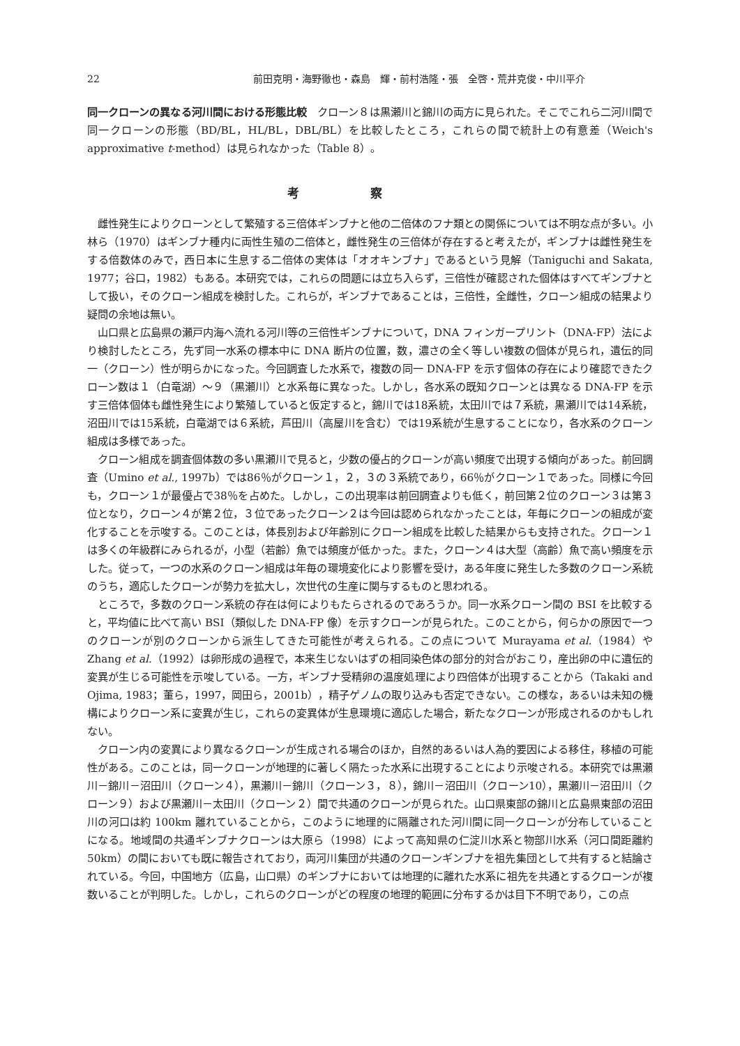22 前田克明・海野徹也・森島　輝・前村浩隆・張　全啓・荒井克俊・中川平介
同一クローンの異なる河川間における形態比較　クローン８は黒瀬川と錦川の両方に見られた。そこでこれら二河川間で同一クローンの形態（BD/BL，HL/BL，DBL/BL）を比較したところ，これらの間で統計上の有意差（Weich's approximative t-method）は見られなかった（Table 8）。
考察
雌性発生によりクローンとして繁殖する三倍体ギンブナと他の二倍体のフナ類との関係については不明な点が多い。小林ら（1970）はギンブナ種内に両性生殖の二倍体と，雌性発生の三倍体が存在すると考えたが，ギンブナは雌性発生をする倍数体のみで，西日本に生息する二倍体の実体は「オオキンブナ」であるという見解（Taniguchi and Sakata, 1977；谷口，1982）もある。本研究では，これらの問題には立ち入らず，三倍性が確認された個体はすべてギンブナとして扱い，そのクローン組成を検討した。これらが，ギンブナであることは，三倍性，全雌性，クローン組成の結果より疑問の余地は無い。
山口県と広島県の瀬戸内海へ流れる河川等の三倍性ギンブナについて，DNA フィンガープリント（DNA-FP）法により検討したところ，先ず同一水系の標本中に DNA 断片の位置，数，濃さの全く等しい複数の個体が見られ，遺伝的同一（クローン）性が明らかになった。今回調査した水系で，複数の同一 DNA-FP を示す個体の存在により確認できたクローン数は１（白竜湖）～９（黒瀬川）と水系毎に異なった。しかし，各水系の既知クローンとは異なる DNA-FP を示す三倍体個体も雌性発生により繁殖していると仮定すると，錦川では18系統，太田川では７系統，黒瀬川では14系統，沼田川では15系統，白竜湖では６系統，芦田川（高屋川を含む）では19系統が生息することになり，各水系のクローン組成は多様であった。
クローン組成を調査個体数の多い黒瀬川で見ると，少数の優占的クローンが高い頻度で出現する傾向があった。前回調査（Umino et al., 1997b）では86％がクローン１，２，３の３系統であり，66％がクローン１であった。同様に今回も，クローン１が最優占で38％を占めた。しかし，この出現率は前回調査よりも低く，前回第２位のクローン３は第３位となり，クローン４が第２位，３位であったクローン２は今回は認められなかったことは，年毎にクローンの組成が変化することを示唆する。このことは，体長別および年齢別にクローン組成を比較した結果からも支持された。クローン１は多くの年級群にみられるが，小型（若齢）魚では頻度が低かった。また，クローン４は大型（高齢）魚で高い頻度を示した。従って，一つの水系のクローン組成は年毎の環境変化により影響を受け，ある年度に発生した多数のクローン系統のうち，適応したクローンが勢力を拡大し，次世代の生産に関与するものと思われる。
ところで，多数のクローン系統の存在は何によりもたらされるのであろうか。同一水系クローン間の BSI を比較すると，平均値に比べて高い BSI（類似した DNA-FP 像）を示すクローンが見られた。このことから，何らかの原因で一つのクローンが別のクローンから派生してきた可能性が考えられる。この点について Murayama et al.（1984）や Zhang et al.（1992）は卵形成の過程で，本来生じないはずの相同染色体の部分的対合がおこり，産出卵の中に遺伝的変異が生じる可能性を示唆している。一方，ギンブナ受精卵の温度処理により四倍体が出現することから（Takaki and Ojima, 1983；董ら，1997，岡田ら，2001b），精子ゲノムの取り込みも否定できない。この様な，あるいは未知の機構によりクローン系に変異が生じ，これらの変異体が生息環境に適応した場合，新たなクローンが形成されるのかもしれない。
クローン内の変異により異なるクローンが生成される場合のほか，自然的あるいは人為的要因による移住，移植の可能性がある。このことは，同一クローンが地理的に著しく隔たった水系に出現することにより示唆される。本研究では黒瀬川－錦川－沼田川（クローン４），黒瀬川－錦川（クローン３，８），錦川－沼田川（クローン10），黒瀬川－沼田川（クローン９）および黒瀬川－太田川（クローン２）間で共通のクローンが見られた。山口県東部の錦川と広島県東部の沼田川の河口は約 100km 離れていることから，このように地理的に隔離された河川間に同一クローンが分布していることになる。地域間の共通ギンブナクローンは大原ら（1998）によって高知県の仁淀川水系と物部川水系（河口間距離約 50km）の間においても既に報告されており，両河川集団が共通のクローンギンブナを祖先集団として共有すると結論されている。今回，中国地方（広島，山口県）のギンブナにおいては地理的に離れた水系に祖先を共通とするクローンが複数いることが判明した。しかし，これらのクローンがどの程度の地理的範囲に分布するかは目下不明であり，この点